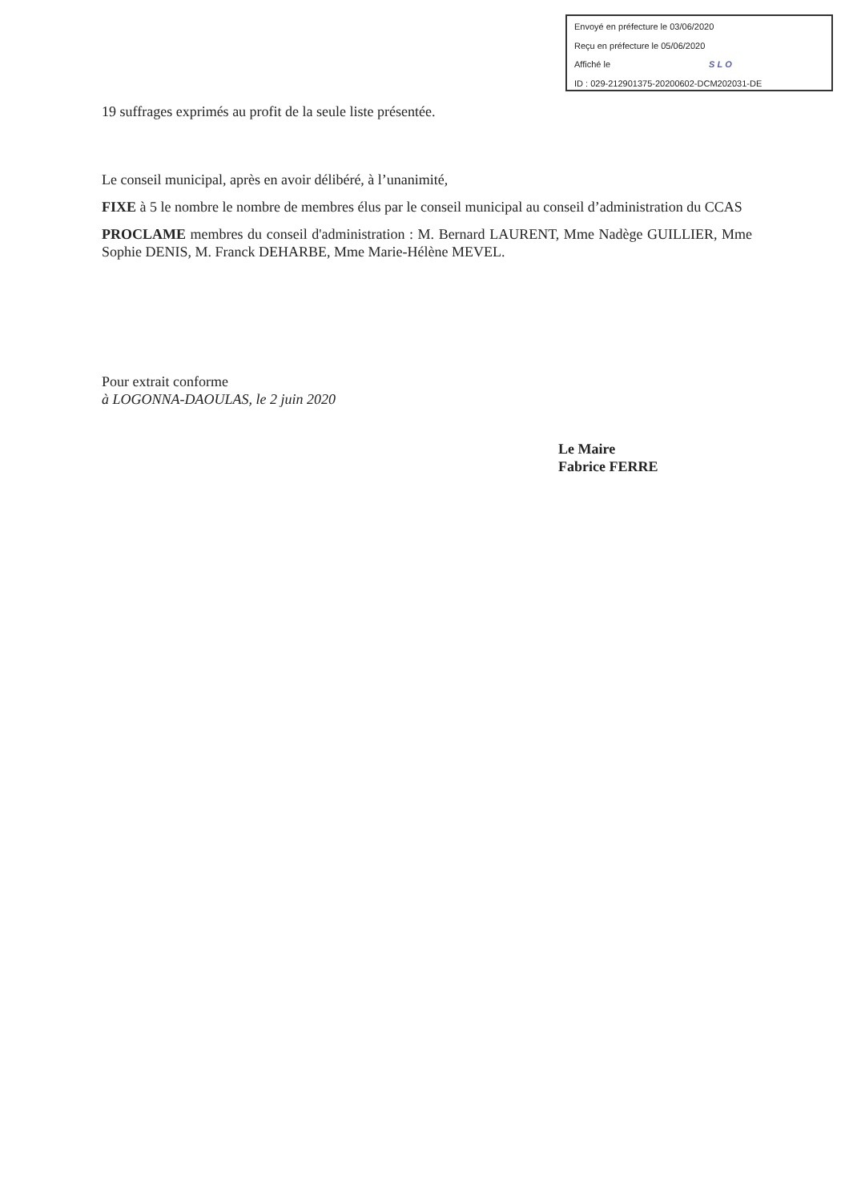Envoyé en préfecture le 03/06/2020
Reçu en préfecture le 05/06/2020
Affiché le SLO
ID : 029-212901375-20200602-DCM202031-DE
19 suffrages exprimés au profit de la seule liste présentée.
Le conseil municipal, après en avoir délibéré, à l’unanimité,
FIXE à 5 le nombre le nombre de membres élus par le conseil municipal au conseil d’administration du CCAS
PROCLAME membres du conseil d'administration : M. Bernard LAURENT, Mme Nadège GUILLIER, Mme Sophie DENIS, M. Franck DEHARBE, Mme Marie-Hélène MEVEL.
Pour extrait conforme
à LOGONNA-DAOULAS, le 2 juin 2020
Le Maire
Fabrice FERRE